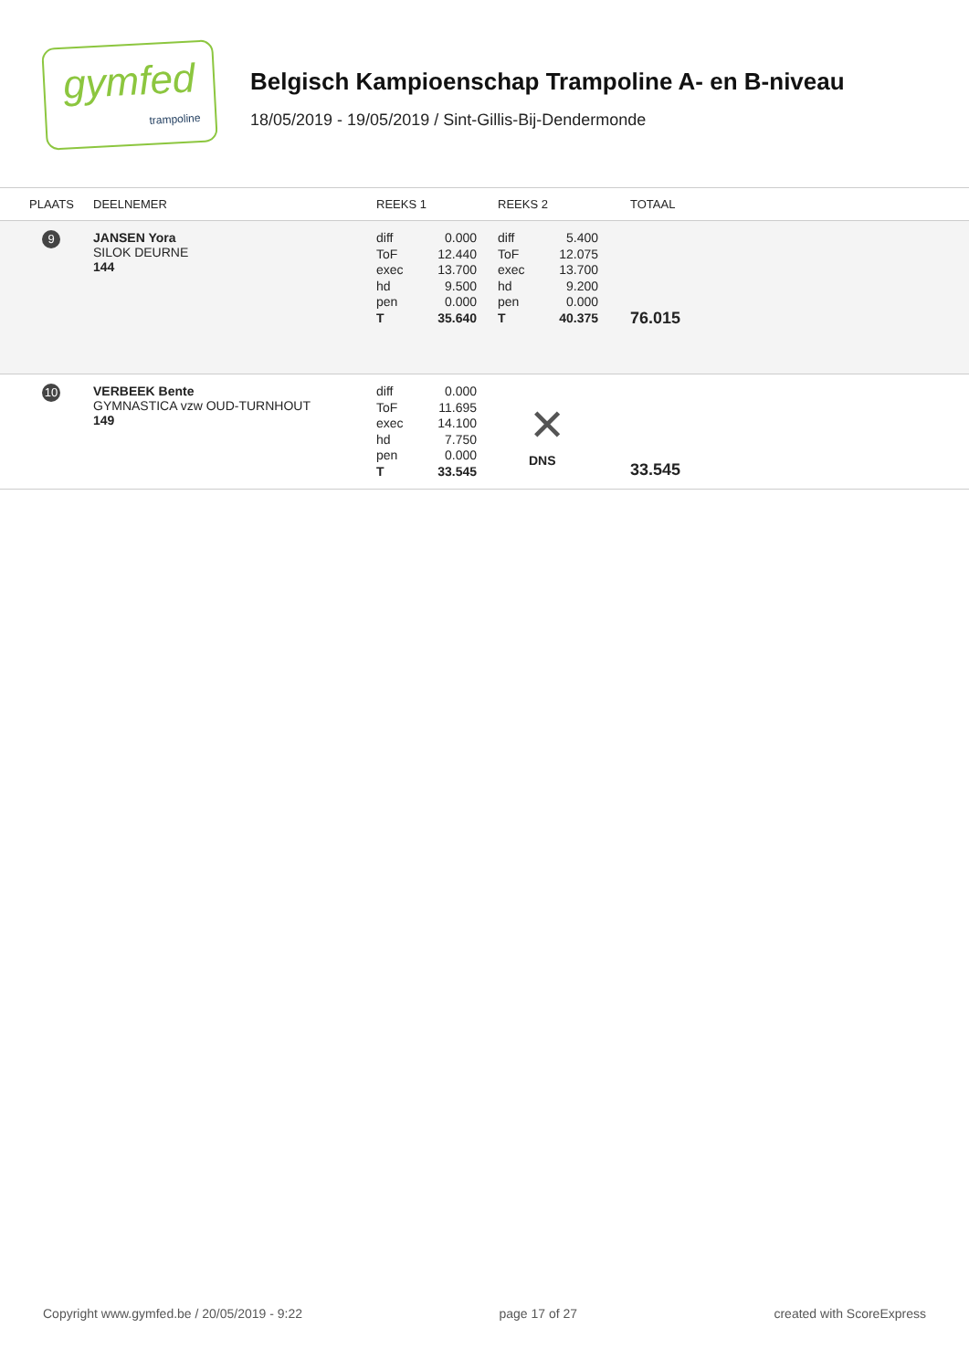gymfed
trampoline
Belgisch Kampioenschap Trampoline A- en B-niveau
18/05/2019 - 19/05/2019 / Sint-Gillis-Bij-Dendermonde
| PLAATS | DEELNEMER | REEKS 1 | REEKS 2 | TOTAAL |
| --- | --- | --- | --- | --- |
| 9 | JANSEN Yora SILOK DEURNE 144 | / diff / 0.000 / / ToF / 12.440 / / exec / 13.700 / / hd / 9.500 / / pen / 0.000 / / T / 35.640 / | / diff / 5.400 / / ToF / 12.075 / / exec / 13.700 / / hd / 9.200 / / pen / 0.000 / / T / 40.375 / | 76.015 |
| 10 | VERBEEK Bente GYMNASTICA vzw OUD-TURNHOUT 149 | / diff / 0.000 / / ToF / 11.695 / / exec / 14.100 / / hd / 7.750 / / pen / 0.000 / / T / 33.545 / | ✕ DNS | 33.545 |
Copyright www.gymfed.be / 20/05/2019 - 9:22 page 17 of 27 created with ScoreExpress